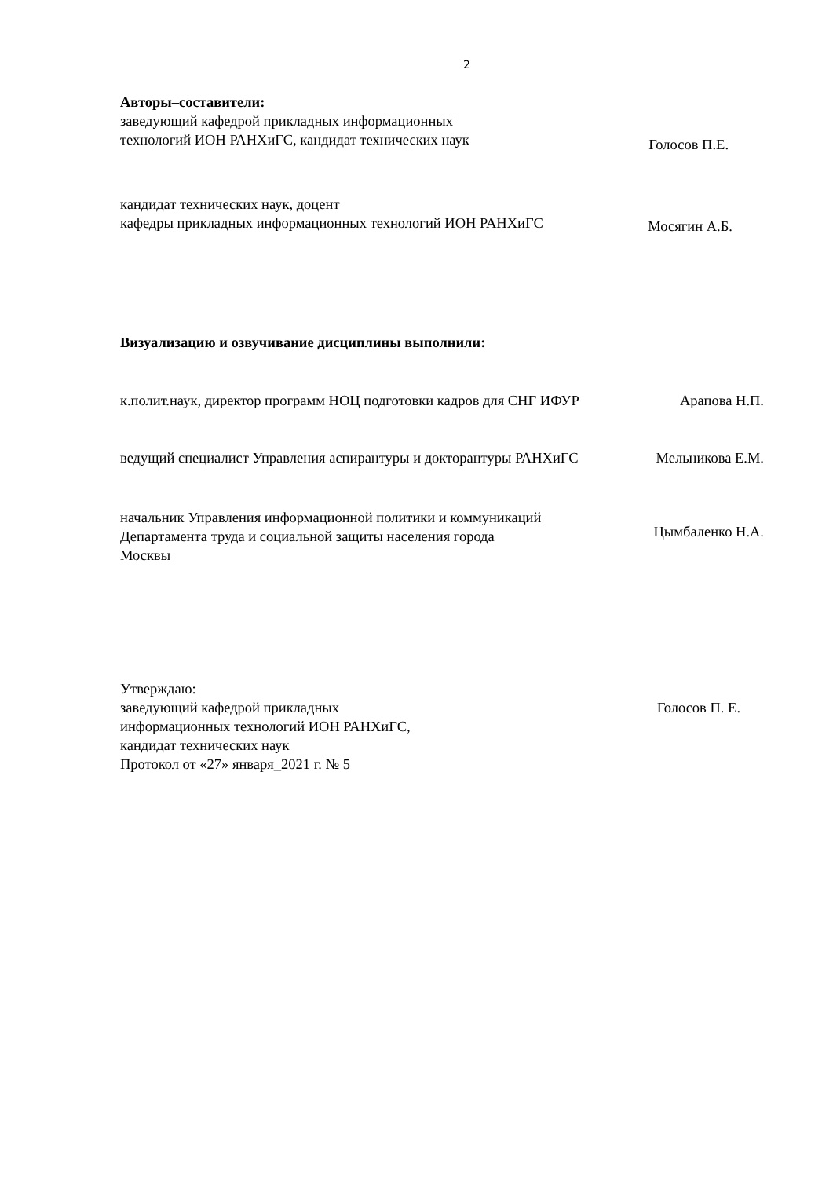2
Авторы–составители:
заведующий кафедрой прикладных информационных
технологий ИОН РАНХиГС, кандидат технических наук
Голосов П.Е.
кандидат технических наук, доцент
кафедры прикладных информационных технологий ИОН РАНХиГС
Мосягин А.Б.
Визуализацию и озвучивание дисциплины выполнили:
к.полит.наук, директор программ НОЦ подготовки кадров для СНГ ИФУР
Арапова Н.П.
ведущий специалист Управления аспирантуры и докторантуры РАНХиГС
Мельникова Е.М.
начальник Управления информационной политики и коммуникаций Департамента труда и социальной защиты населения города Москвы
Цымбаленко Н.А.
Утверждаю:
заведующий кафедрой прикладных
информационных технологий ИОН РАНХиГС,
кандидат технических наук
Протокол от «27» января_2021 г. № 5
Голосов П. Е.